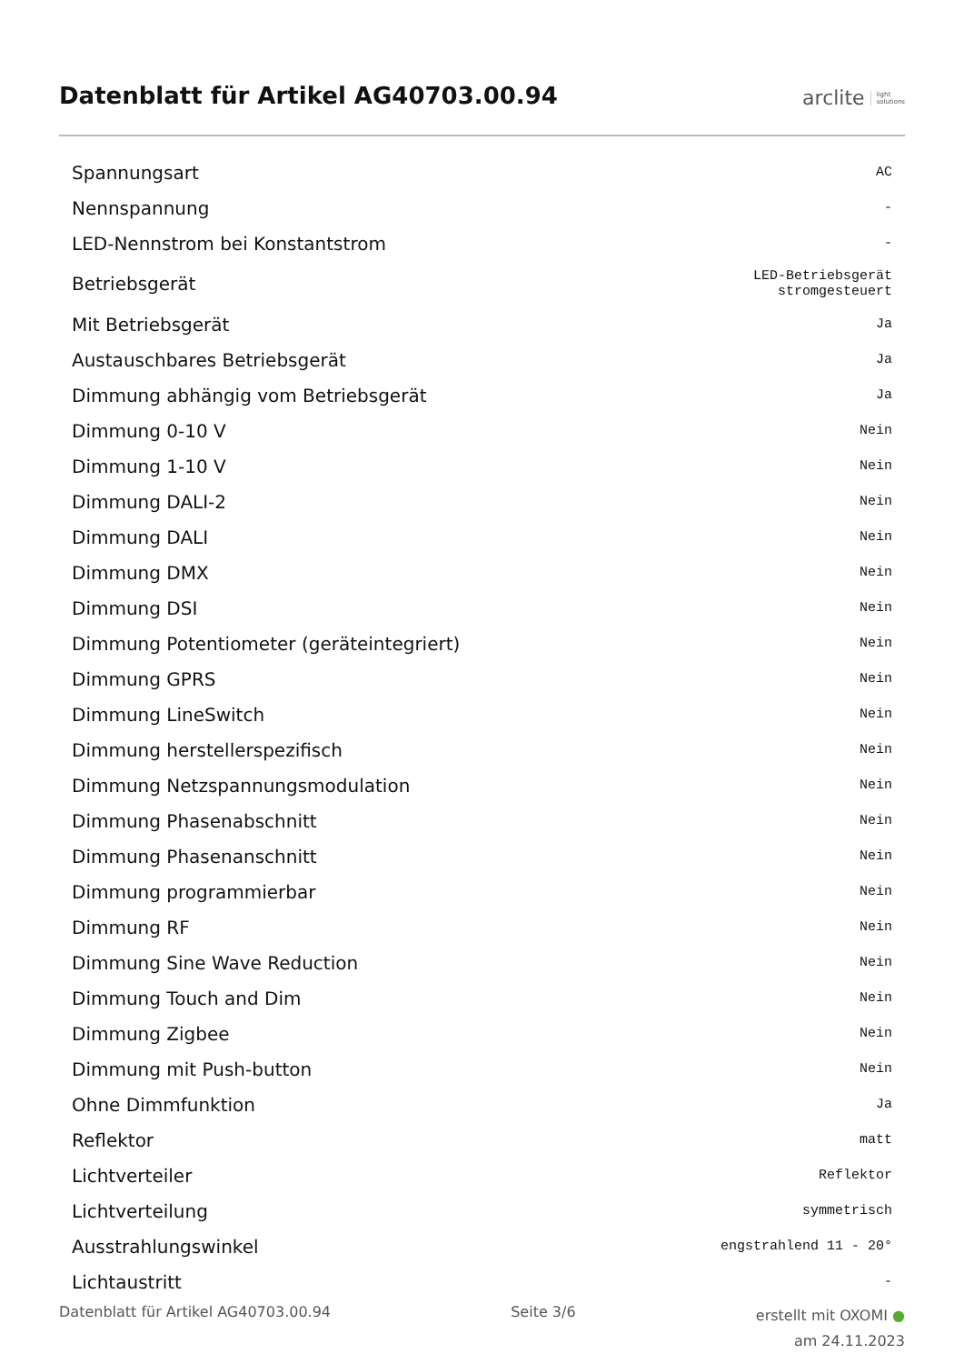Datenblatt für Artikel AG40703.00.94
arclite light
solutions
| Spannungsart | AC |
| Nennspannung | - |
| LED-Nennstrom bei Konstantstrom | - |
| Betriebsgerät | LED-Betriebsgerät stromgesteuert |
| Mit Betriebsgerät | Ja |
| Austauschbares Betriebsgerät | Ja |
| Dimmung abhängig vom Betriebsgerät | Ja |
| Dimmung 0-10 V | Nein |
| Dimmung 1-10 V | Nein |
| Dimmung DALI-2 | Nein |
| Dimmung DALI | Nein |
| Dimmung DMX | Nein |
| Dimmung DSI | Nein |
| Dimmung Potentiometer (geräteintegriert) | Nein |
| Dimmung GPRS | Nein |
| Dimmung LineSwitch | Nein |
| Dimmung herstellerspezifisch | Nein |
| Dimmung Netzspannungsmodulation | Nein |
| Dimmung Phasenabschnitt | Nein |
| Dimmung Phasenanschnitt | Nein |
| Dimmung programmierbar | Nein |
| Dimmung RF | Nein |
| Dimmung Sine Wave Reduction | Nein |
| Dimmung Touch and Dim | Nein |
| Dimmung Zigbee | Nein |
| Dimmung mit Push-button | Nein |
| Ohne Dimmfunktion | Ja |
| Reflektor | matt |
| Lichtverteiler | Reflektor |
| Lichtverteilung | symmetrisch |
| Ausstrahlungswinkel | engstrahlend 11 - 20° |
| Lichtaustritt | - |
Datenblatt für Artikel AG40703.00.94 Seite 3/6 erstellt mit OXOMI ●
am 24.11.2023